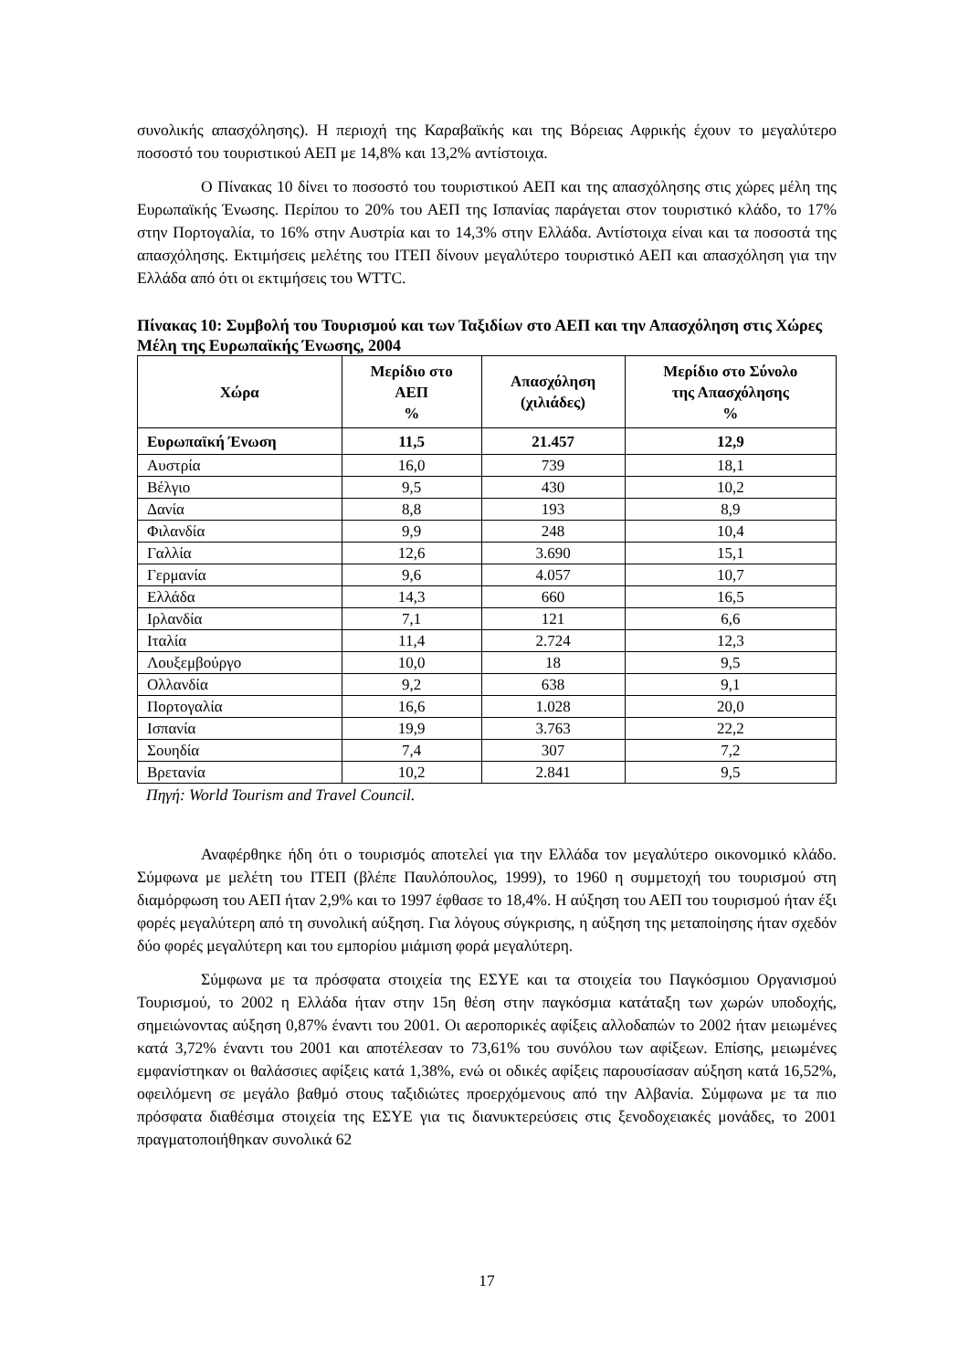συνολικής απασχόλησης). Η περιοχή της Καραβαϊκής και της Βόρειας Αφρικής έχουν το μεγαλύτερο ποσοστό του τουριστικού ΑΕΠ με 14,8% και 13,2% αντίστοιχα.
Ο Πίνακας 10 δίνει το ποσοστό του τουριστικού ΑΕΠ και της απασχόλησης στις χώρες μέλη της Ευρωπαϊκής Ένωσης. Περίπου το 20% του ΑΕΠ της Ισπανίας παράγεται στον τουριστικό κλάδο, το 17% στην Πορτογαλία, το 16% στην Αυστρία και το 14,3% στην Ελλάδα. Αντίστοιχα είναι και τα ποσοστά της απασχόλησης. Εκτιμήσεις μελέτης του ΙΤΕΠ δίνουν μεγαλύτερο τουριστικό ΑΕΠ και απασχόληση για την Ελλάδα από ότι οι εκτιμήσεις του WTTC.
Πίνακας 10: Συμβολή του Τουρισμού και των Ταξιδίων στο ΑΕΠ και την Απασχόληση στις Χώρες Μέλη της Ευρωπαϊκής Ένωσης, 2004
| Χώρα | Μερίδιο στο ΑΕΠ % | Απασχόληση (χιλιάδες) | Μερίδιο στο Σύνολο της Απασχόλησης % |
| --- | --- | --- | --- |
| Ευρωπαϊκή Ένωση | 11,5 | 21.457 | 12,9 |
| Αυστρία | 16,0 | 739 | 18,1 |
| Βέλγιο | 9,5 | 430 | 10,2 |
| Δανία | 8,8 | 193 | 8,9 |
| Φιλανδία | 9,9 | 248 | 10,4 |
| Γαλλία | 12,6 | 3.690 | 15,1 |
| Γερμανία | 9,6 | 4.057 | 10,7 |
| Ελλάδα | 14,3 | 660 | 16,5 |
| Ιρλανδία | 7,1 | 121 | 6,6 |
| Ιταλία | 11,4 | 2.724 | 12,3 |
| Λουξεμβούργο | 10,0 | 18 | 9,5 |
| Ολλανδία | 9,2 | 638 | 9,1 |
| Πορτογαλία | 16,6 | 1.028 | 20,0 |
| Ισπανία | 19,9 | 3.763 | 22,2 |
| Σουηδία | 7,4 | 307 | 7,2 |
| Βρετανία | 10,2 | 2.841 | 9,5 |
Πηγή: World Tourism and Travel Council.
Αναφέρθηκε ήδη ότι ο τουρισμός αποτελεί για την Ελλάδα τον μεγαλύτερο οικονομικό κλάδο. Σύμφωνα με μελέτη του ΙΤΕΠ (βλέπε Παυλόπουλος, 1999), το 1960 η συμμετοχή του τουρισμού στη διαμόρφωση του ΑΕΠ ήταν 2,9% και το 1997 έφθασε το 18,4%. Η αύξηση του ΑΕΠ του τουρισμού ήταν έξι φορές μεγαλύτερη από τη συνολική αύξηση. Για λόγους σύγκρισης, η αύξηση της μεταποίησης ήταν σχεδόν δύο φορές μεγαλύτερη και του εμπορίου μιάμιση φορά μεγαλύτερη.
Σύμφωνα με τα πρόσφατα στοιχεία της ΕΣΥΕ και τα στοιχεία του Παγκόσμιου Οργανισμού Τουρισμού, το 2002 η Ελλάδα ήταν στην 15η θέση στην παγκόσμια κατάταξη των χωρών υποδοχής, σημειώνοντας αύξηση 0,87% έναντι του 2001. Οι αεροπορικές αφίξεις αλλοδαπών το 2002 ήταν μειωμένες κατά 3,72% έναντι του 2001 και αποτέλεσαν το 73,61% του συνόλου των αφίξεων. Επίσης, μειωμένες εμφανίστηκαν οι θαλάσσιες αφίξεις κατά 1,38%, ενώ οι οδικές αφίξεις παρουσίασαν αύξηση κατά 16,52%, οφειλόμενη σε μεγάλο βαθμό στους ταξιδιώτες προερχόμενους από την Αλβανία. Σύμφωνα με τα πιο πρόσφατα διαθέσιμα στοιχεία της ΕΣΥΕ για τις διανυκτερεύσεις στις ξενοδοχειακές μονάδες, το 2001 πραγματοποιήθηκαν συνολικά 62
17